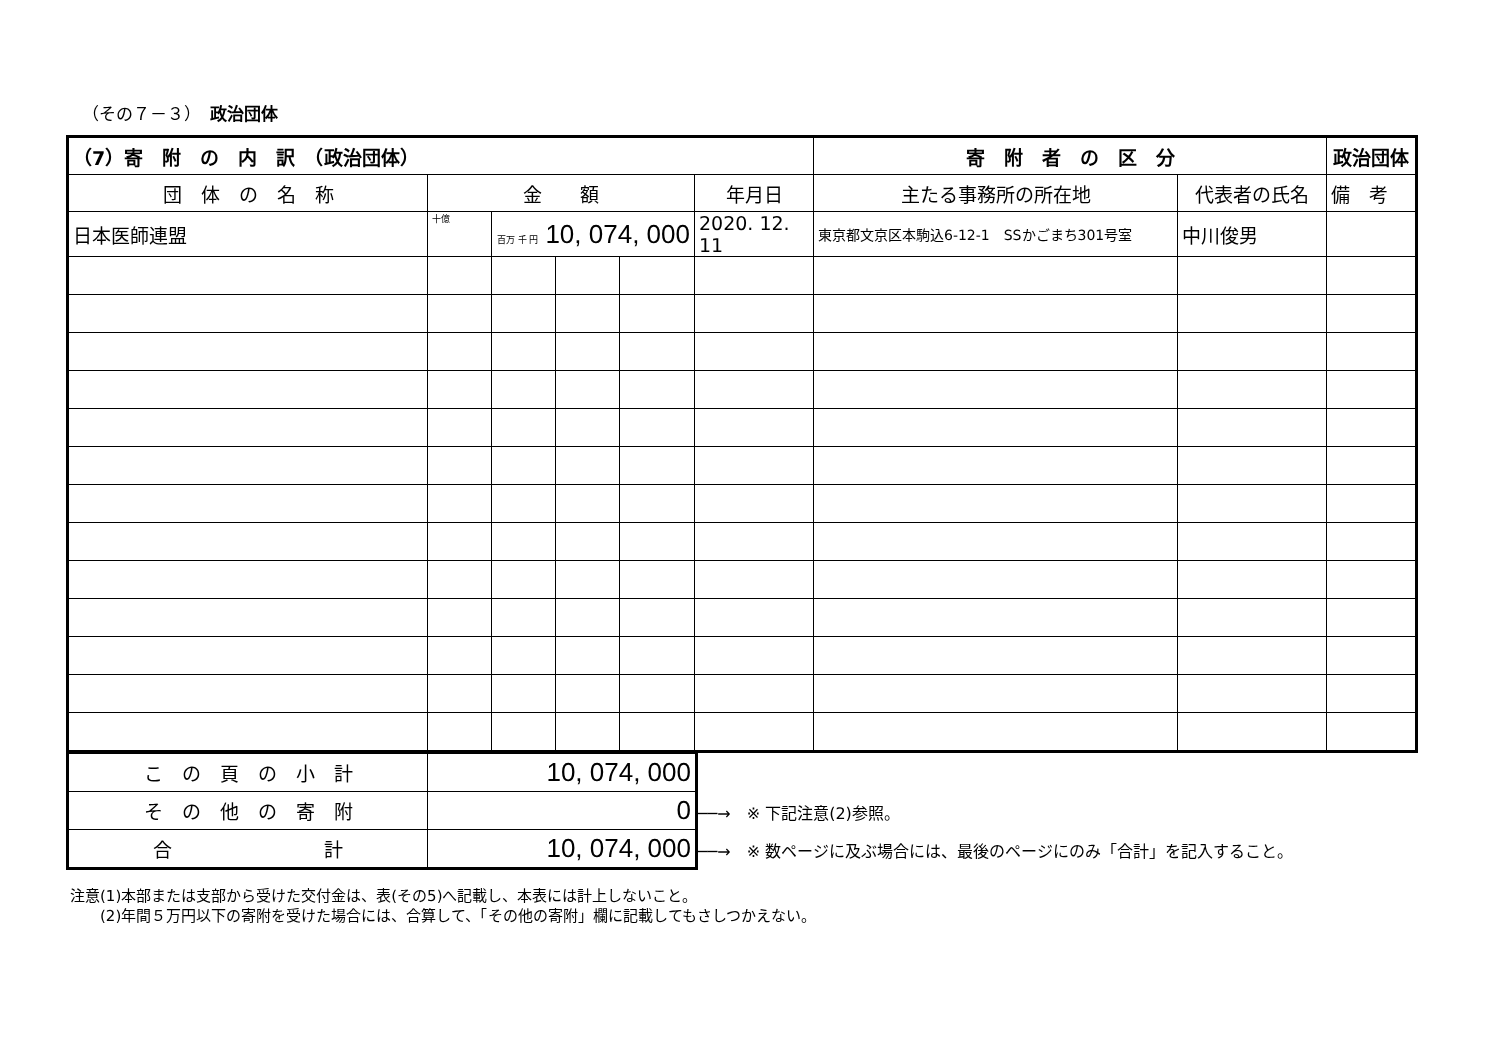（その７－３）　政治団体
| （7）寄 附 の 内 訳 （政治団体） | | | | | | 寄 附 者 の 区 分 | | 政治団体 |
| 団 体 の 名 称 | 金 額 | | | | 年月日 | 主たる事務所の所在地 | 代表者の氏名 | 備 考 |
| 日本医師連盟 | 十億 | 百万 千 円 10, 074, 000 | | | 2020. 12. 11 | 東京都文京区本駒込6-12-1 SSかごまち301号室 | 中川俊男 | |
| こ の 頁 の 小 計 | 10, 074, 000 |
| そ の 他 の 寄 附 | 0 |
| 合 計 | 10, 074, 000 |
──→　※ 下記注意(2)参照。
──→　※ 数ページに及ぶ場合には、最後のページにのみ「合計」を記入すること。
注意(1)本部または支部から受けた交付金は、表(その5)へ記載し、本表には計上しないこと。
　　(2)年間５万円以下の寄附を受けた場合には、合算して、「その他の寄附」欄に記載してもさしつかえない。